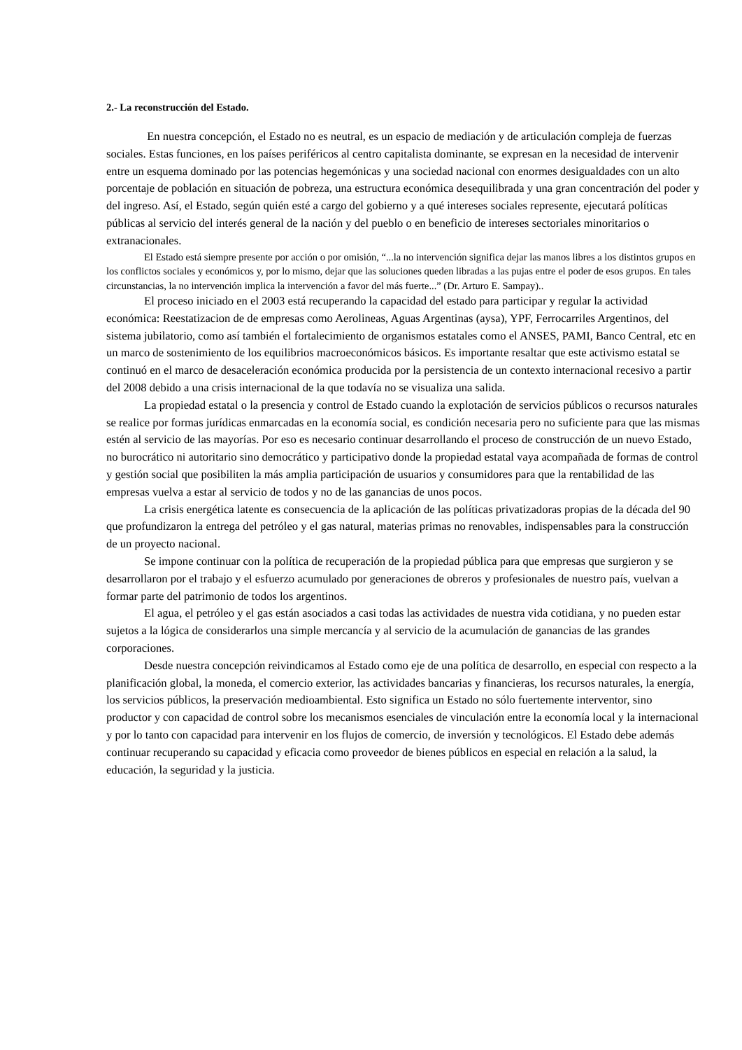2.- La reconstrucción del Estado.
En nuestra concepción, el Estado no es neutral, es un espacio de mediación y de articulación compleja de fuerzas sociales. Estas funciones, en los países periféricos al centro capitalista dominante, se expresan en la necesidad de intervenir entre un esquema dominado por las potencias hegemónicas y una sociedad nacional con enormes desigualdades con un alto porcentaje de población en situación de pobreza, una estructura económica desequilibrada y una gran concentración del poder y del ingreso. Así, el Estado, según quién esté a cargo del gobierno y a qué intereses sociales represente, ejecutará políticas públicas al servicio del interés general de la nación y del pueblo o en beneficio de intereses sectoriales minoritarios o extranacionales.
El Estado está siempre presente por acción o por omisión, “...la no intervención significa dejar las manos libres a los distintos grupos en los conflictos sociales y económicos y, por lo mismo, dejar que las soluciones queden libradas a las pujas entre el poder de esos grupos. En tales circunstancias, la no intervención implica la intervención a favor del más fuerte...” (Dr. Arturo E. Sampay)..
El proceso iniciado en el 2003 está recuperando la capacidad del estado para participar y regular la actividad económica: Reestatizacion de de empresas como Aerolineas, Aguas Argentinas (aysa), YPF, Ferrocarriles Argentinos, del sistema jubilatorio, como así también el fortalecimiento de organismos estatales como el ANSES, PAMI, Banco Central, etc en un marco de sostenimiento de los equilibrios macroeconómicos básicos. Es importante resaltar que este activismo estatal se continuó en el marco de desaceleración económica producida por la persistencia de un contexto internacional recesivo a partir del 2008 debido a una crisis internacional de la que todavía no se visualiza una salida.
La propiedad estatal o la presencia y control de Estado cuando la explotación de servicios públicos o recursos naturales se realice por formas jurídicas enmarcadas en la economía social, es condición necesaria pero no suficiente para que las mismas estén al servicio de las mayorías. Por eso es necesario continuar desarrollando el proceso de construcción de un nuevo Estado, no burocrático ni autoritario sino democrático y participativo donde la propiedad estatal vaya acompañada de formas de control y gestión social que posibiliten la más amplia participación de usuarios y consumidores para que la rentabilidad de las empresas vuelva a estar al servicio de todos y no de las ganancias de unos pocos.
La crisis energética latente es consecuencia de la aplicación de las políticas privatizadoras propias de la década del 90 que profundizaron la entrega del petróleo y el gas natural, materias primas no renovables, indispensables para la construcción de un proyecto nacional.
Se impone continuar con la política de recuperación de la propiedad pública para que empresas que surgieron y se desarrollaron por el trabajo y el esfuerzo acumulado por generaciones de obreros y profesionales de nuestro país, vuelvan a formar parte del patrimonio de todos los argentinos.
El agua, el petróleo y el gas están asociados a casi todas las actividades de nuestra vida cotidiana, y no pueden estar sujetos a la lógica de considerarlos una simple mercancía y al servicio de la acumulación de ganancias de las grandes corporaciones.
Desde nuestra concepción reivindicamos al Estado como eje de una política de desarrollo, en especial con respecto a la planificación global, la moneda, el comercio exterior, las actividades bancarias y financieras, los recursos naturales, la energía, los servicios públicos, la preservación medioambiental. Esto significa un Estado no sólo fuertemente interventor, sino productor y con capacidad de control sobre los mecanismos esenciales de vinculación entre la economía local y la internacional y por lo tanto con capacidad para intervenir en los flujos de comercio, de inversión y tecnológicos. El Estado debe además continuar recuperando su capacidad y eficacia como proveedor de bienes públicos en especial en relación a la salud, la educación, la seguridad y la justicia.